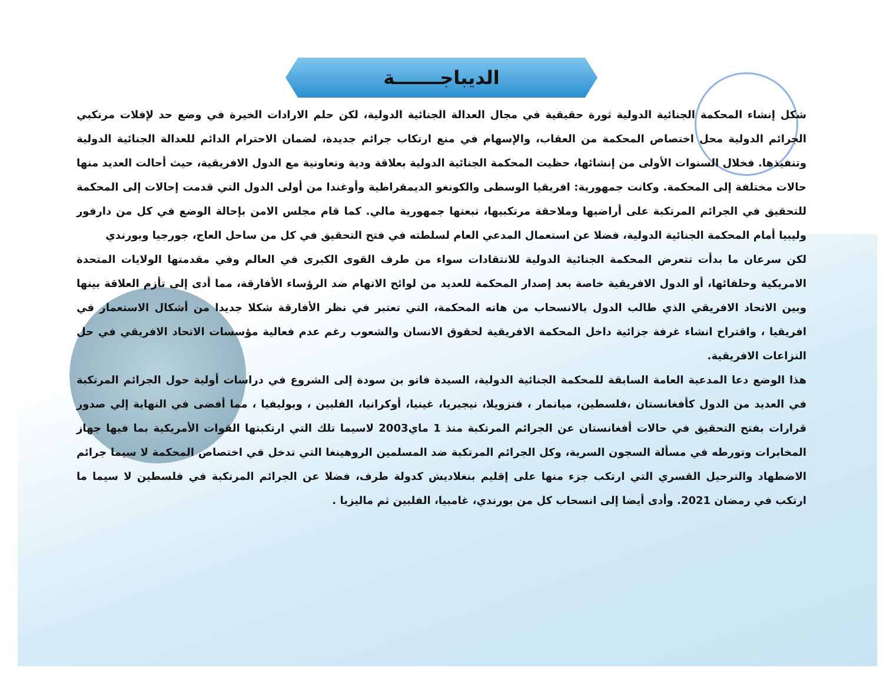الديباجـــــــة
شكل إنشاء المحكمة الجنائية الدولية ثورة حقيقية في مجال العدالة الجنائية الدولية، لكن حلم الارادات الخيرة في وضع حد لإفلات مرتكبي الجرائم الدولية محل اختصاص المحكمة من العقاب، والإسهام في منع ارتكاب جرائم جديدة، لضمان الاحترام الدائم للعدالة الجنائية الدولية وتنفيذها. فخلال السنوات الأولى من إنشائها، حظيت المحكمة الجنائية الدولية بعلاقة ودية وتعاونية مع الدول الافريقية، حيث أحالت العديد منها حالات مختلفة إلى المحكمة. وكانت جمهورية: افريقيا الوسطى والكونغو الديمقراطية وأوغندا من أولى الدول التي قدمت إحالات إلى المحكمة للتحقيق في الجرائم المرتكبة على أراضيها وملاحقة مرتكبيها، تبعتها جمهورية مالي. كما قام مجلس الامن بإحالة الوضع في كل من دارفور وليبيا أمام المحكمة الجنائية الدولية، فضلا عن استعمال المدعي العام لسلطته في فتح التحقيق في كل من ساحل العاج، جورجيا وبورندي
لكن سرعان ما بدأت تتعرض المحكمة الجنائية الدولية للانتقادات سواء من طرف القوى الكبرى في العالم وفي مقدمتها الولايات المتحدة الامريكية وحلفائها، أو الدول الافريقية خاصة بعد إصدار المحكمة للعديد من لوائح الاتهام ضد الرؤساء الأفارقة، مما أدى إلى تأزم العلاقة بينها وبين الاتحاد الافريقي الذي طالب الدول بالانسحاب من هاته المحكمة، التي تعتبر في نظر الأفارقة شكلا جديدا من أشكال الاستعمار في افريقيا ، واقتراح انشاء غرفة جزائية داخل المحكمة الافريقية لحقوق الانسان والشعوب رغم عدم فعالية مؤسسات الاتحاد الافريقي في حل النزاعات الافريقية.
هذا الوضع دعا المدعية العامة السابقة للمحكمة الجنائية الدولية، السيدة فاتو بن سودة إلى الشروع في دراسات أولية حول الجرائم المرتكبة في العديد من الدول كأفغانستان ،فلسطين، ميانمار ، فنزويلا، نيجيريا، غينيا، أوكرانيا، الفلبين ، وبوليفيا ، مما أفضى في النهاية إلي صدور قرارات بفتح التحقيق في حالات أفغانستان عن الجرائم المرتكبة منذ 1 ماي2003 لاسيما تلك التي ارتكبتها القوات الأمريكية بما فيها جهاز المخابرات وتورطه في مسألة السجون السرية، وكل الجرائم المرتكبة ضد المسلمين الروهينغا التي تدخل في اختصاص المحكمة لا سيما جرائم الاضطهاد والترحيل القسري التي ارتكب جزء منها على إقليم بنغلاديش كدولة طرف، فضلا عن الجرائم المرتكبة في فلسطين لا سيما ما ارتكب في رمضان 2021. وأدى أيضا إلى انسحاب كل من بورندي، غامبيا، الفلبين ثم ماليزيا .